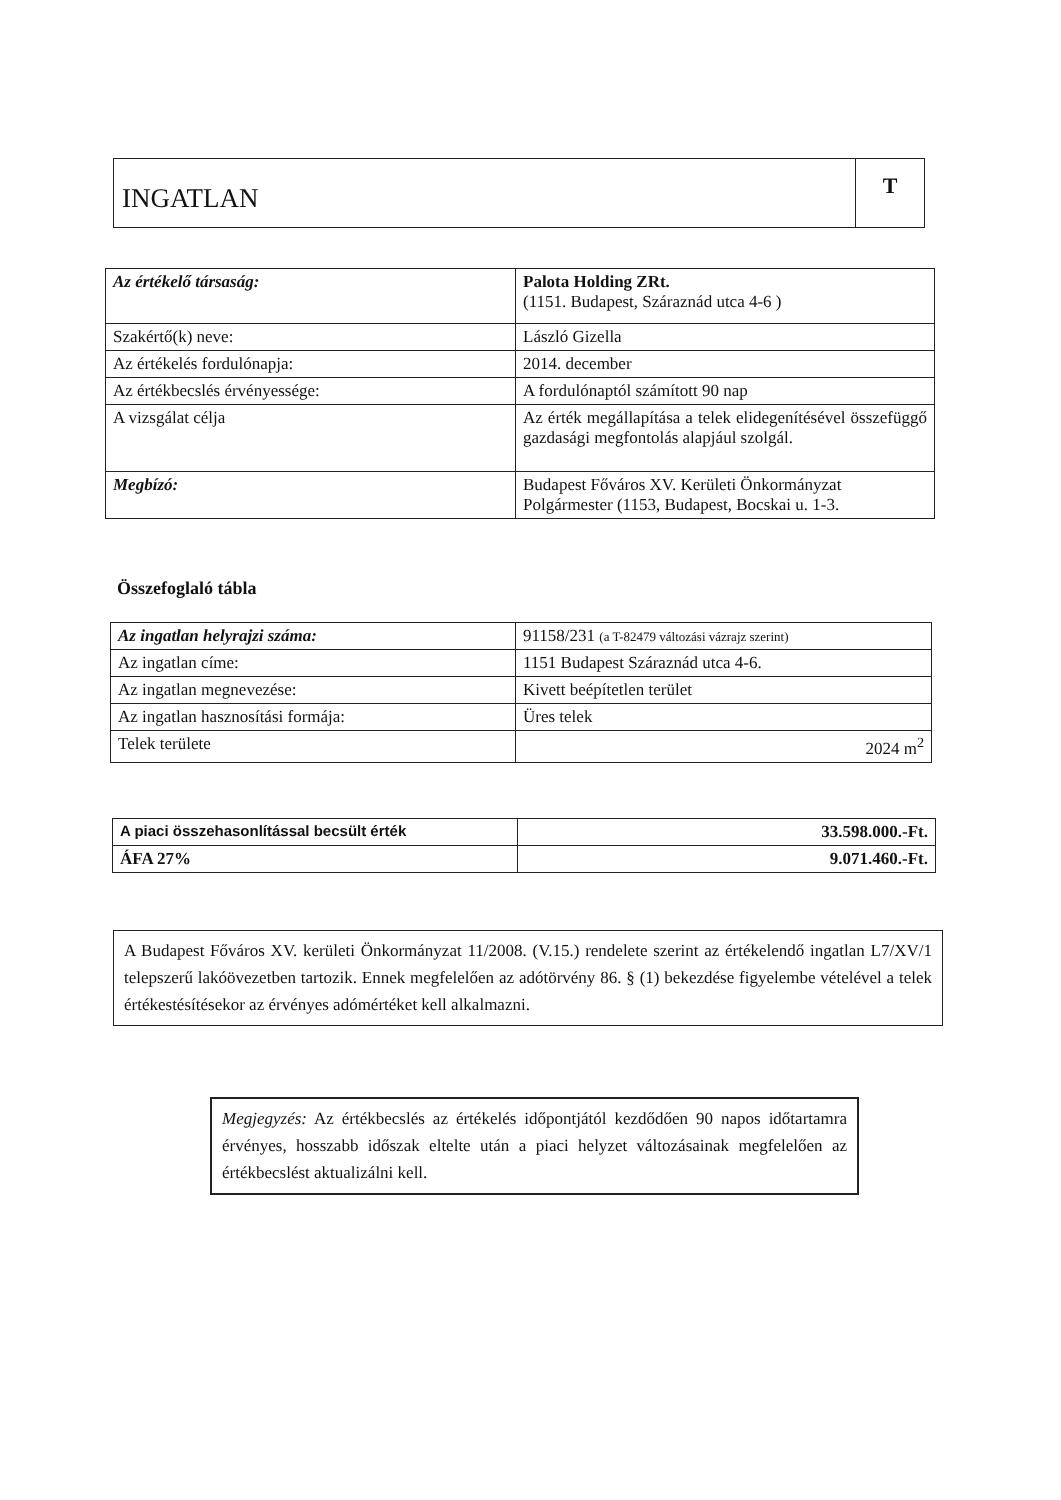INGATLAN
T
| Az értékelő társaság: | Palota Holding ZRt. (1151. Budapest, Száraznád utca 4-6 ) |
| Szakértő(k) neve: | László Gizella |
| Az értékelés fordulónapja: | 2014. december |
| Az értékbecslés érvényessége: | A fordulónaptól számított 90 nap |
| A vizsgálat célja | Az érték megállapítása a telek elidegenítésével összefüggő gazdasági megfontolás alapjául szolgál. |
| Megbízó: | Budapest Főváros XV. Kerületi Önkormányzat Polgármester (1153, Budapest, Bocskai u. 1-3. |
Összefoglaló tábla
| Az ingatlan helyrajzi száma: | 91158/231 (a T-82479 változási vázrajz szerint) |
| Az ingatlan címe: | 1151 Budapest Száraznád utca 4-6. |
| Az ingatlan megnevezése: | Kivett beépítetlen terület |
| Az ingatlan hasznosítási formája: | Üres telek |
| Telek területe | 2024 m<sup>2</sup> |
| A piaci összehasonlítással becsült érték | 33.598.000.-Ft. |
| ÁFA 27% | 9.071.460.-Ft. |
A Budapest Főváros XV. kerületi Önkormányzat 11/2008. (V.15.) rendelete szerint az értékelendő ingatlan L7/XV/1 telepszerű lakóövezetben tartozik. Ennek megfelelően az adótörvény 86. § (1) bekezdése figyelembe vételével a telek értékestésítésekor az érvényes adómértéket kell alkalmazni.
Megjegyzés: Az értékbecslés az értékelés időpontjától kezdődően 90 napos időtartamra érvényes, hosszabb időszak eltelte után a piaci helyzet változásainak megfelelően az értékbecslést aktualizálni kell.